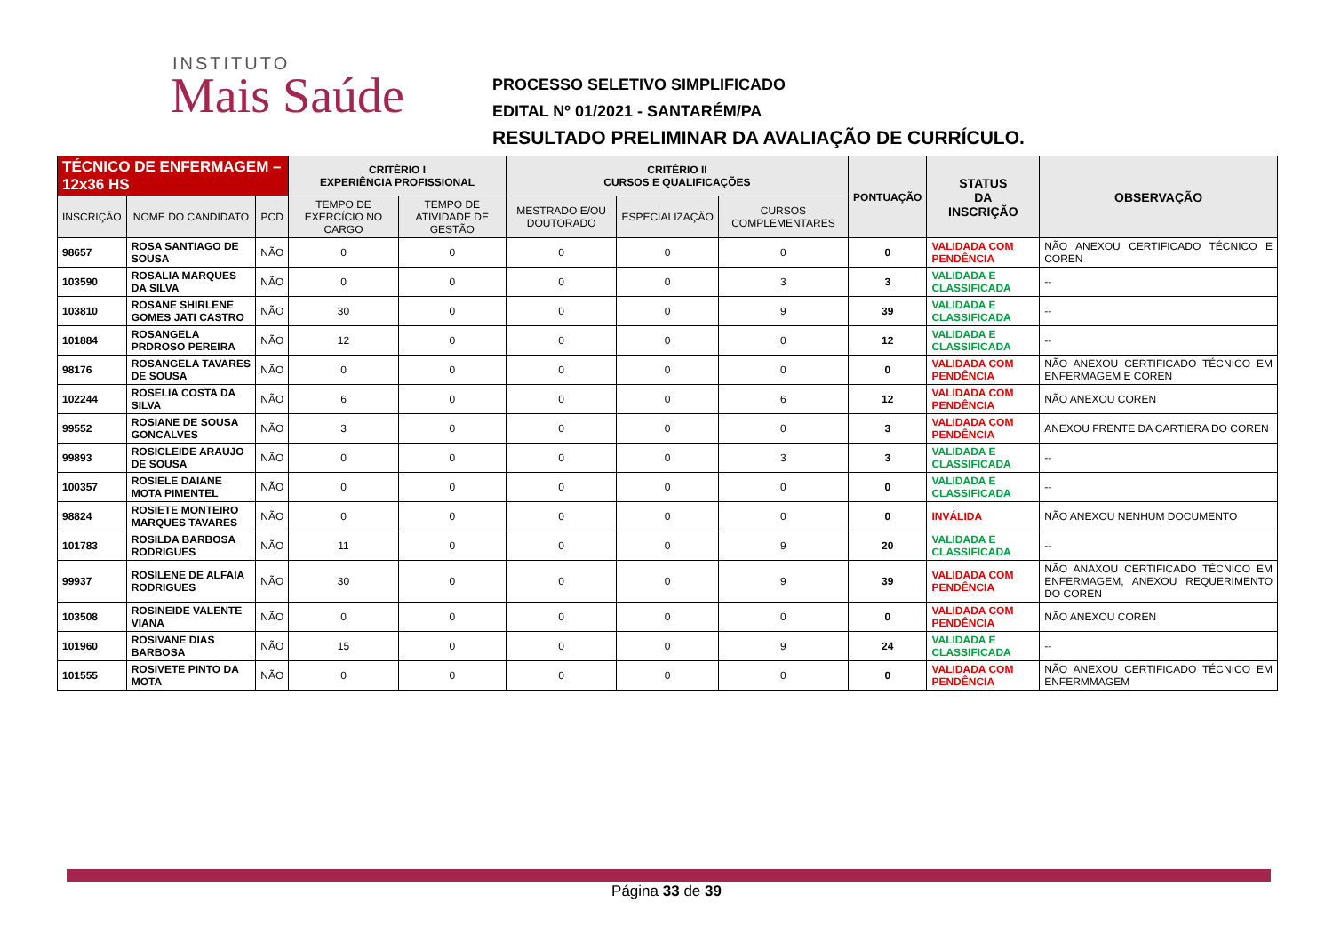INSTITUTO
Mais Saúde
PROCESSO SELETIVO SIMPLIFICADO
EDITAL Nº 01/2021 - SANTARÉM/PA
RESULTADO PRELIMINAR DA AVALIAÇÃO DE CURRÍCULO.
| TÉCNICO DE ENFERMAGEM – 12x36 HS | | | CRITÉRIO I EXPERIÊNCIA PROFISSIONAL | | CRITÉRIO II CURSOS E QUALIFICAÇÕES | | | PONTUAÇÃO | STATUS DA INSCRIÇÃO | OBSERVAÇÃO |
| --- | --- | --- | --- | --- | --- | --- | --- | --- | --- | --- |
| INSCRIÇÃO | NOME DO CANDIDATO | PCD | TEMPO DE EXERCÍCIO NO CARGO | TEMPO DE ATIVIDADE DE GESTÃO | MESTRADO E/OU DOUTORADO | ESPECIALIZAÇÃO | CURSOS COMPLEMENTARES | | | |
| 98657 | ROSA SANTIAGO DE SOUSA | NÃO | 0 | 0 | 0 | 0 | 0 | 0 | VALIDADA COM PENDÊNCIA | NÃO ANEXOU CERTIFICADO TÉCNICO E COREN |
| 103590 | ROSALIA MARQUES DA SILVA | NÃO | 0 | 0 | 0 | 0 | 3 | 3 | VALIDADA E CLASSIFICADA | -- |
| 103810 | ROSANE SHIRLENE GOMES JATI CASTRO | NÃO | 30 | 0 | 0 | 0 | 9 | 39 | VALIDADA E CLASSIFICADA | -- |
| 101884 | ROSANGELA PRDROSO PEREIRA | NÃO | 12 | 0 | 0 | 0 | 0 | 12 | VALIDADA E CLASSIFICADA | -- |
| 98176 | ROSANGELA TAVARES DE SOUSA | NÃO | 0 | 0 | 0 | 0 | 0 | 0 | VALIDADA COM PENDÊNCIA | NÃO ANEXOU CERTIFICADO TÉCNICO EM ENFERMAGEM E COREN |
| 102244 | ROSELIA COSTA DA SILVA | NÃO | 6 | 0 | 0 | 0 | 6 | 12 | VALIDADA COM PENDÊNCIA | NÃO ANEXOU COREN |
| 99552 | ROSIANE DE SOUSA GONCALVES | NÃO | 3 | 0 | 0 | 0 | 0 | 3 | VALIDADA COM PENDÊNCIA | ANEXOU FRENTE DA CARTIERA DO COREN |
| 99893 | ROSICLEIDE ARAUJO DE SOUSA | NÃO | 0 | 0 | 0 | 0 | 3 | 3 | VALIDADA E CLASSIFICADA | -- |
| 100357 | ROSIELE DAIANE MOTA PIMENTEL | NÃO | 0 | 0 | 0 | 0 | 0 | 0 | VALIDADA E CLASSIFICADA | -- |
| 98824 | ROSIETE MONTEIRO MARQUES TAVARES | NÃO | 0 | 0 | 0 | 0 | 0 | 0 | INVÁLIDA | NÃO ANEXOU NENHUM DOCUMENTO |
| 101783 | ROSILDA BARBOSA RODRIGUES | NÃO | 11 | 0 | 0 | 0 | 9 | 20 | VALIDADA E CLASSIFICADA | -- |
| 99937 | ROSILENE DE ALFAIA RODRIGUES | NÃO | 30 | 0 | 0 | 0 | 9 | 39 | VALIDADA COM PENDÊNCIA | NÃO ANAXOU CERTIFICADO TÉCNICO EM ENFERMAGEM, ANEXOU REQUERIMENTO DO COREN |
| 103508 | ROSINEIDE VALENTE VIANA | NÃO | 0 | 0 | 0 | 0 | 0 | 0 | VALIDADA COM PENDÊNCIA | NÃO ANEXOU COREN |
| 101960 | ROSIVANE DIAS BARBOSA | NÃO | 15 | 0 | 0 | 0 | 9 | 24 | VALIDADA E CLASSIFICADA | -- |
| 101555 | ROSIVETE PINTO DA MOTA | NÃO | 0 | 0 | 0 | 0 | 0 | 0 | VALIDADA COM PENDÊNCIA | NÃO ANEXOU CERTIFICADO TÉCNICO EM ENFERMMAGEM |
Página 33 de 39